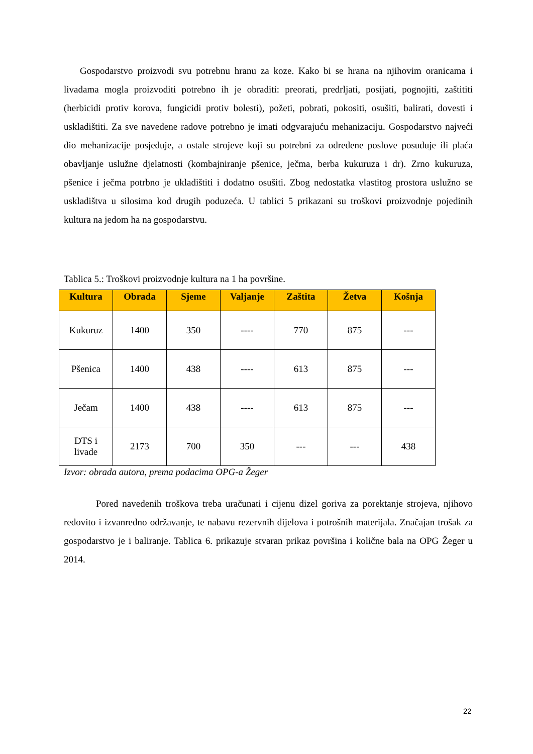Gospodarstvo proizvodi svu potrebnu hranu za koze. Kako bi se hrana na njihovim oranicama i livadama mogla proizvoditi potrebno ih je obraditi: preorati, predrljati, posijati, pognojiti, zaštititi (herbicidi protiv korova, fungicidi protiv bolesti), požeti, pobrati, pokositi, osušiti, balirati, dovesti i uskladištiti. Za sve navedene radove potrebno je imati odgvarajuću mehanizaciju. Gospodarstvo najveći dio mehanizacije posjeduje, a ostale strojeve koji su potrebni za određene poslove posuđuje ili plaća obavljanje uslužne djelatnosti (kombajniranje pšenice, ječma, berba kukuruza i dr). Zrno kukuruza, pšenice i ječma potrbno je ukladištiti i dodatno osušiti. Zbog nedostatka vlastitog prostora uslužno se uskladištva u silosima kod drugih poduzeća. U tablici 5 prikazani su troškovi proizvodnje pojedinih kultura na jedom ha na gospodarstvu.
Tablica 5.: Troškovi proizvodnje kultura na 1 ha površine.
| Kultura | Obrada | Sjeme | Valjanje | Zaštita | Žetva | Košnja |
| --- | --- | --- | --- | --- | --- | --- |
| Kukuruz | 1400 | 350 | ---- | 770 | 875 | --- |
| Pšenica | 1400 | 438 | ---- | 613 | 875 | --- |
| Ječam | 1400 | 438 | ---- | 613 | 875 | --- |
| DTS i livade | 2173 | 700 | 350 | --- | --- | 438 |
Izvor: obrada autora, prema podacima OPG-a Žeger
Pored navedenih troškova treba uračunati i cijenu dizel goriva za porektanje strojeva, njihovo redovito i izvanredno održavanje, te nabavu rezervnih dijelova i potrošnih materijala. Značajan trošak za gospodarstvo je i baliranje. Tablica 6. prikazuje stvaran prikaz površina i količne bala na OPG Žeger u 2014.
22